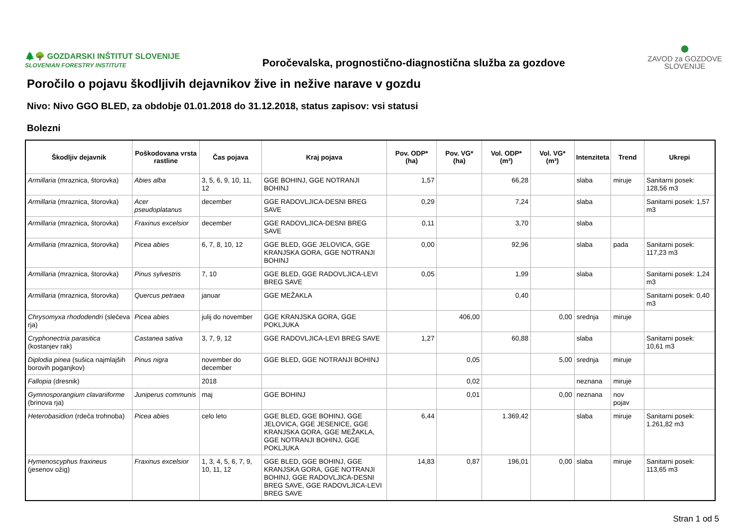🌲🌳 GOZDARSKI INŠTITUT SLOVENIJE
SLOVENIAN FORESTRY INSTITUTE
Poročevalska, prognostično-diagnostična služba za gozdove
●
ZAVOD za GOZDOVE
SLOVENIJE
Poročilo o pojavu škodljivih dejavnikov žive in nežive narave v gozdu
Nivo: Nivo GGO BLED, za obdobje 01.01.2018 do 31.12.2018, status zapisov: vsi statusi
Bolezni
| Škodljiv dejavnik | Poškodovana vrsta rastline | Čas pojava | Kraj pojava | Pov. ODP* (ha) | Pov. VG* (ha) | Vol. ODP* (m³) | Vol. VG* (m³) | Intenziteta | Trend | Ukrepi |
| --- | --- | --- | --- | --- | --- | --- | --- | --- | --- | --- |
| Armillaria (mraznica, štorovka) | Abies alba | 3, 5, 6, 9, 10, 11, 12 | GGE BOHINJ, GGE NOTRANJI BOHINJ | 1,57 | | 66,28 | | slaba | miruje | Sanitarni posek: 128,56 m3 |
| Armillaria (mraznica, štorovka) | Acer pseudoplatanus | december | GGE RADOVLJICA-DESNI BREG SAVE | 0,29 | | 7,24 | | slaba | | Sanitarni posek: 1,57 m3 |
| Armillaria (mraznica, štorovka) | Fraxinus excelsior | december | GGE RADOVLJICA-DESNI BREG SAVE | 0,11 | | 3,70 | | slaba | | |
| Armillaria (mraznica, štorovka) | Picea abies | 6, 7, 8, 10, 12 | GGE BLED, GGE JELOVICA, GGE KRANJSKA GORA, GGE NOTRANJI BOHINJ | 0,00 | | 92,96 | | slaba | pada | Sanitarni posek: 117,23 m3 |
| Armillaria (mraznica, štorovka) | Pinus sylvestris | 7, 10 | GGE BLED, GGE RADOVLJICA-LEVI BREG SAVE | 0,05 | | 1,99 | | slaba | | Sanitarni posek: 1,24 m3 |
| Armillaria (mraznica, štorovka) | Quercus petraea | januar | GGE MEŽAKLA | | | 0,40 | | | | Sanitarni posek: 0,40 m3 |
| Chrysomyxa rhododendri (slečeva rja) | Picea abies | julij do november | GGE KRANJSKA GORA, GGE POKLJUKA | | 406,00 | | 0,00 | srednja | miruje | |
| Cryphonectria parasitica (kostanjev rak) | Castanea sativa | 3, 7, 9, 12 | GGE RADOVLJICA-LEVI BREG SAVE | 1,27 | | 60,88 | | slaba | | Sanitarni posek: 10,61 m3 |
| Diplodia pinea (sušica najmlajših borovih poganjkov) | Pinus nigra | november do december | GGE BLED, GGE NOTRANJI BOHINJ | | 0,05 | | 5,00 | srednja | miruje | |
| Fallopia (dresnik) | | 2018 | | | 0,02 | | | neznana | miruje | |
| Gymnosporangium clavariiforme (brinova rja) | Juniperus communis | maj | GGE BOHINJ | | 0,01 | | 0,00 | neznana | nov pojav | |
| Heterobasidion (rdeča trohnoba) | Picea abies | celo leto | GGE BLED, GGE BOHINJ, GGE JELOVICA, GGE JESENICE, GGE KRANJSKA GORA, GGE MEŽAKLA, GGE NOTRANJI BOHINJ, GGE POKLJUKA | 6,44 | | 1.369,42 | | slaba | miruje | Sanitarni posek: 1.261,82 m3 |
| Hymenoscyphus fraxineus (jesenov ožig) | Fraxinus excelsior | 1, 3, 4, 5, 6, 7, 9, 10, 11, 12 | GGE BLED, GGE BOHINJ, GGE KRANJSKA GORA, GGE NOTRANJI BOHINJ, GGE RADOVLJICA-DESNI BREG SAVE, GGE RADOVLJICA-LEVI BREG SAVE | 14,83 | 0,87 | 196,01 | 0,00 | slaba | miruje | Sanitarni posek: 113,65 m3 |
Stran 1 od 5